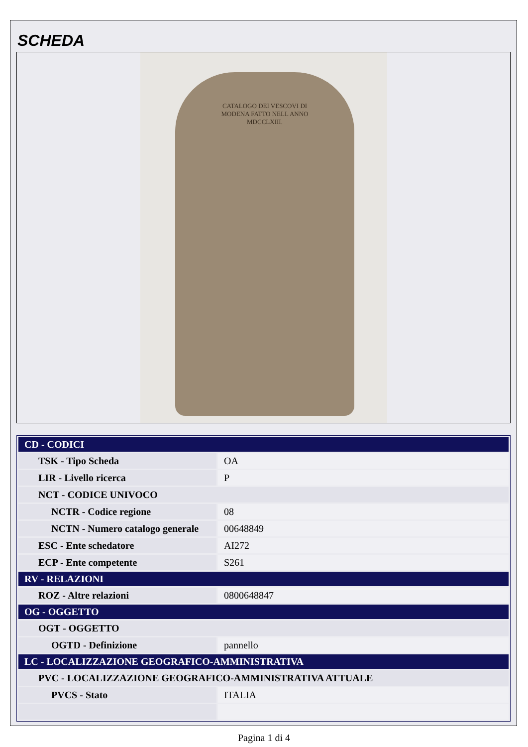SCHEDA
CATALOGO DEI VESCOVI DI MODENA FATTO NELL ANNO MDCCLXIII.
| CD - CODICI | |
| --- | --- |
| TSK - Tipo Scheda | OA |
| LIR - Livello ricerca | P |
| NCT - CODICE UNIVOCO | |
| NCTR - Codice regione | 08 |
| NCTN - Numero catalogo generale | 00648849 |
| ESC - Ente schedatore | AI272 |
| ECP - Ente competente | S261 |
| RV - RELAZIONI | |
| ROZ - Altre relazioni | 0800648847 |
| OG - OGGETTO | |
| OGT - OGGETTO | |
| OGTD - Definizione | pannello |
| LC - LOCALIZZAZIONE GEOGRAFICO-AMMINISTRATIVA | |
| PVC - LOCALIZZAZIONE GEOGRAFICO-AMMINISTRATIVA ATTUALE | |
| PVCS - Stato | ITALIA |
Pagina 1 di 4